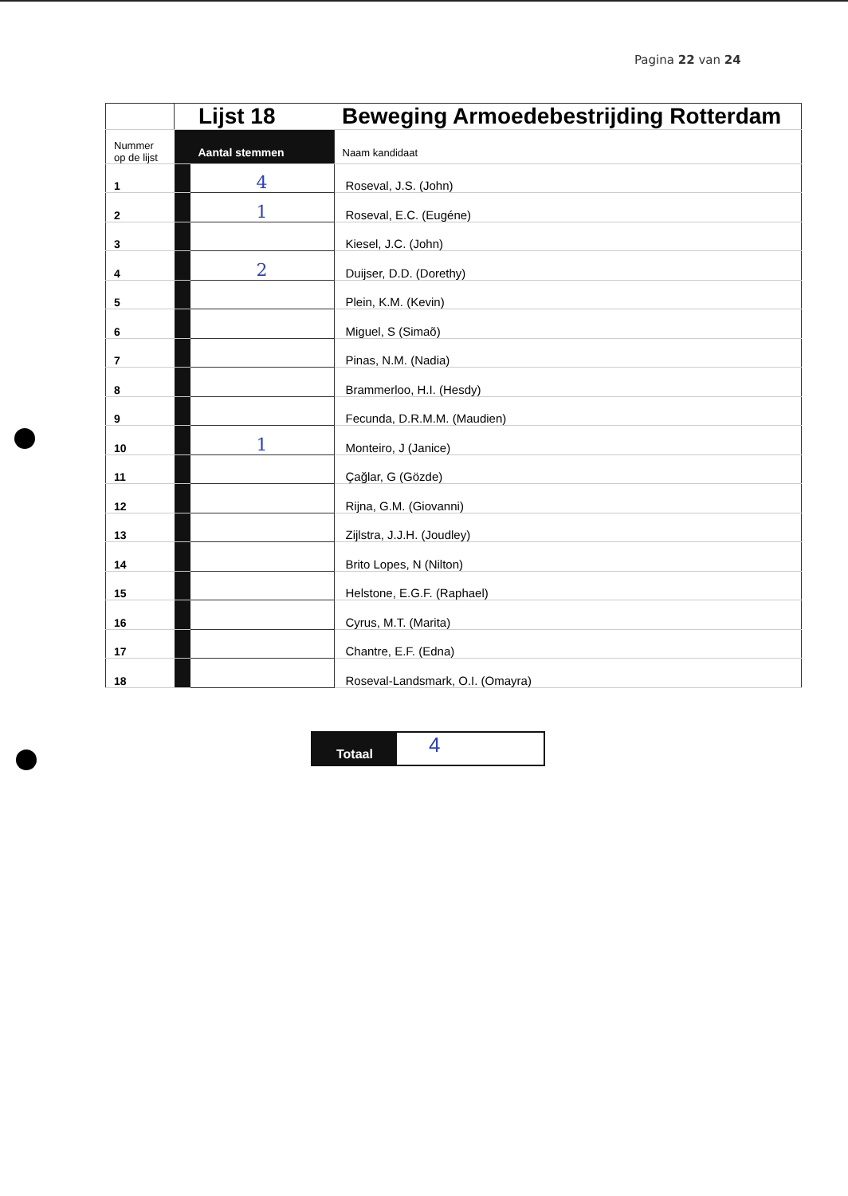Pagina 22 van 24
| | Lijst 18 | | Beweging Armoedebestrijding Rotterdam |
| Nummer op de lijst | Aantal stemmen | | Naam kandidaat |
| 1 | | 4 | Roseval, J.S. (John) |
| 2 | | 1 | Roseval, E.C. (Eugéne) |
| 3 | | | Kiesel, J.C. (John) |
| 4 | | 2 | Duijser, D.D. (Dorethy) |
| 5 | | | Plein, K.M. (Kevin) |
| 6 | | | Miguel, S (Simaõ) |
| 7 | | | Pinas, N.M. (Nadia) |
| 8 | | | Brammerloo, H.I. (Hesdy) |
| 9 | | | Fecunda, D.R.M.M. (Maudien) |
| 10 | | 1 | Monteiro, J (Janice) |
| 11 | | | Çağlar, G (Gözde) |
| 12 | | | Rijna, G.M. (Giovanni) |
| 13 | | | Zijlstra, J.J.H. (Joudley) |
| 14 | | | Brito Lopes, N (Nilton) |
| 15 | | | Helstone, E.G.F. (Raphael) |
| 16 | | | Cyrus, M.T. (Marita) |
| 17 | | | Chantre, E.F. (Edna) |
| 18 | | | Roseval-Landsmark, O.I. (Omayra) |
Totaal
4